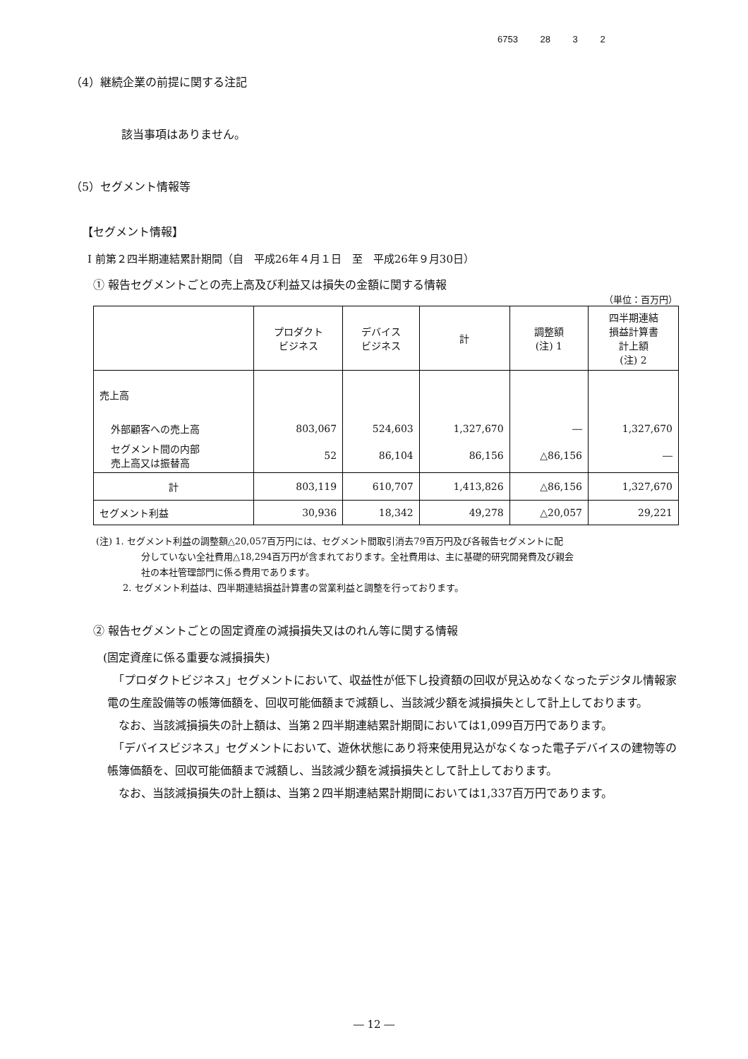6753 28 3 2
（4）継続企業の前提に関する注記
該当事項はありません。
（5）セグメント情報等
【セグメント情報】
Ⅰ 前第２四半期連結累計期間（自　平成26年４月１日　至　平成26年９月30日）
① 報告セグメントごとの売上高及び利益又は損失の金額に関する情報
（単位：百万円）
| | プロダクト ビジネス | デバイス ビジネス | 計 | 調整額 (注) 1 | 四半期連結 損益計算書 計上額 (注) 2 |
| --- | --- | --- | --- | --- | --- |
| 売上高 | | | | | |
| 外部顧客への売上高 | 803,067 | 524,603 | 1,327,670 | ― | 1,327,670 |
| セグメント間の内部 売上高又は振替高 | 52 | 86,104 | 86,156 | △86,156 | ― |
| 計 | 803,119 | 610,707 | 1,413,826 | △86,156 | 1,327,670 |
| セグメント利益 | 30,936 | 18,342 | 49,278 | △20,057 | 29,221 |
(注) 1. セグメント利益の調整額△20,057百万円には、セグメント間取引消去79百万円及び各報告セグメントに配
分していない全社費用△18,294百万円が含まれております。全社費用は、主に基礎的研究開発費及び親会
社の本社管理部門に係る費用であります。
2. セグメント利益は、四半期連結損益計算書の営業利益と調整を行っております。
② 報告セグメントごとの固定資産の減損損失又はのれん等に関する情報
(固定資産に係る重要な減損損失)
　「プロダクトビジネス」セグメントにおいて、収益性が低下し投資額の回収が見込めなくなったデジタル情報家電の生産設備等の帳簿価額を、回収可能価額まで減額し、当該減少額を減損損失として計上しております。
　なお、当該減損損失の計上額は、当第２四半期連結累計期間においては1,099百万円であります。
　「デバイスビジネス」セグメントにおいて、遊休状態にあり将来使用見込がなくなった電子デバイスの建物等の帳簿価額を、回収可能価額まで減額し、当該減少額を減損損失として計上しております。
　なお、当該減損損失の計上額は、当第２四半期連結累計期間においては1,337百万円であります。
― 12 ―